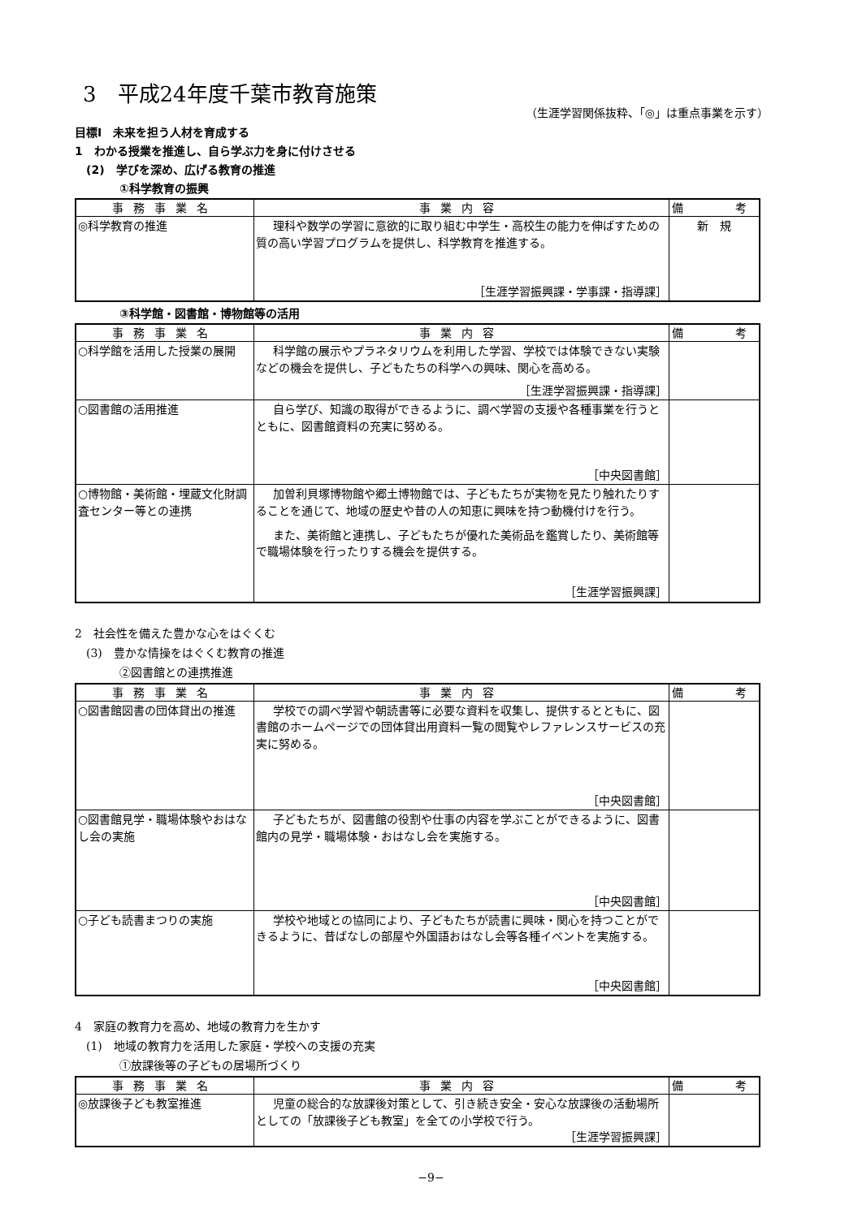3　平成24年度千葉市教育施策
（生涯学習関係抜粋、「◎」は重点事業を示す）
目標Ⅰ　未来を担う人材を育成する
1　わかる授業を推進し、自ら学ぶ力を身に付けさせる
(2)　学びを深め、広げる教育の推進
①科学教育の振興
| 事務事業名 | 事業内容 | 備 考 |
| --- | --- | --- |
| ◎科学教育の推進 | 理科や数学の学習に意欲的に取り組む中学生・高校生の能力を伸ばすための質の高い学習プログラムを提供し、科学教育を推進する。 ［生涯学習振興課・学事課・指導課］ | 新 規 |
③科学館・図書館・博物館等の活用
| 事務事業名 | 事業内容 | 備 考 |
| --- | --- | --- |
| ○科学館を活用した授業の展開 | 科学館の展示やプラネタリウムを利用した学習、学校では体験できない実験などの機会を提供し、子どもたちの科学への興味、関心を高める。 ［生涯学習振興課・指導課］ | |
| ○図書館の活用推進 | 自ら学び、知識の取得ができるように、調べ学習の支援や各種事業を行うとともに、図書館資料の充実に努める。 ［中央図書館］ | |
| ○博物館・美術館・埋蔵文化財調査センター等との連携 | 加曽利貝塚博物館や郷土博物館では、子どもたちが実物を見たり触れたりすることを通じて、地域の歴史や昔の人の知恵に興味を持つ動機付けを行う。 また、美術館と連携し、子どもたちが優れた美術品を鑑賞したり、美術館等で職場体験を行ったりする機会を提供する。 ［生涯学習振興課］ | |
2　社会性を備えた豊かな心をはぐくむ
(3)　豊かな情操をはぐくむ教育の推進
②図書館との連携推進
| 事務事業名 | 事業内容 | 備 考 |
| --- | --- | --- |
| ○図書館図書の団体貸出の推進 | 学校での調べ学習や朝読書等に必要な資料を収集し、提供するとともに、図書館のホームページでの団体貸出用資料一覧の閲覧やレファレンスサービスの充実に努める。 ［中央図書館］ | |
| ○図書館見学・職場体験やおはなし会の実施 | 子どもたちが、図書館の役割や仕事の内容を学ぶことができるように、図書館内の見学・職場体験・おはなし会を実施する。 ［中央図書館］ | |
| ○子ども読書まつりの実施 | 学校や地域との協同により、子どもたちが読書に興味・関心を持つことができるように、昔ばなしの部屋や外国語おはなし会等各種イベントを実施する。 ［中央図書館］ | |
4　家庭の教育力を高め、地域の教育力を生かす
(1)　地域の教育力を活用した家庭・学校への支援の充実
①放課後等の子どもの居場所づくり
| 事務事業名 | 事業内容 | 備 考 |
| --- | --- | --- |
| ◎放課後子ども教室推進 | 児童の総合的な放課後対策として、引き続き安全・安心な放課後の活動場所としての「放課後子ども教室」を全ての小学校で行う。 ［生涯学習振興課］ | |
−9−